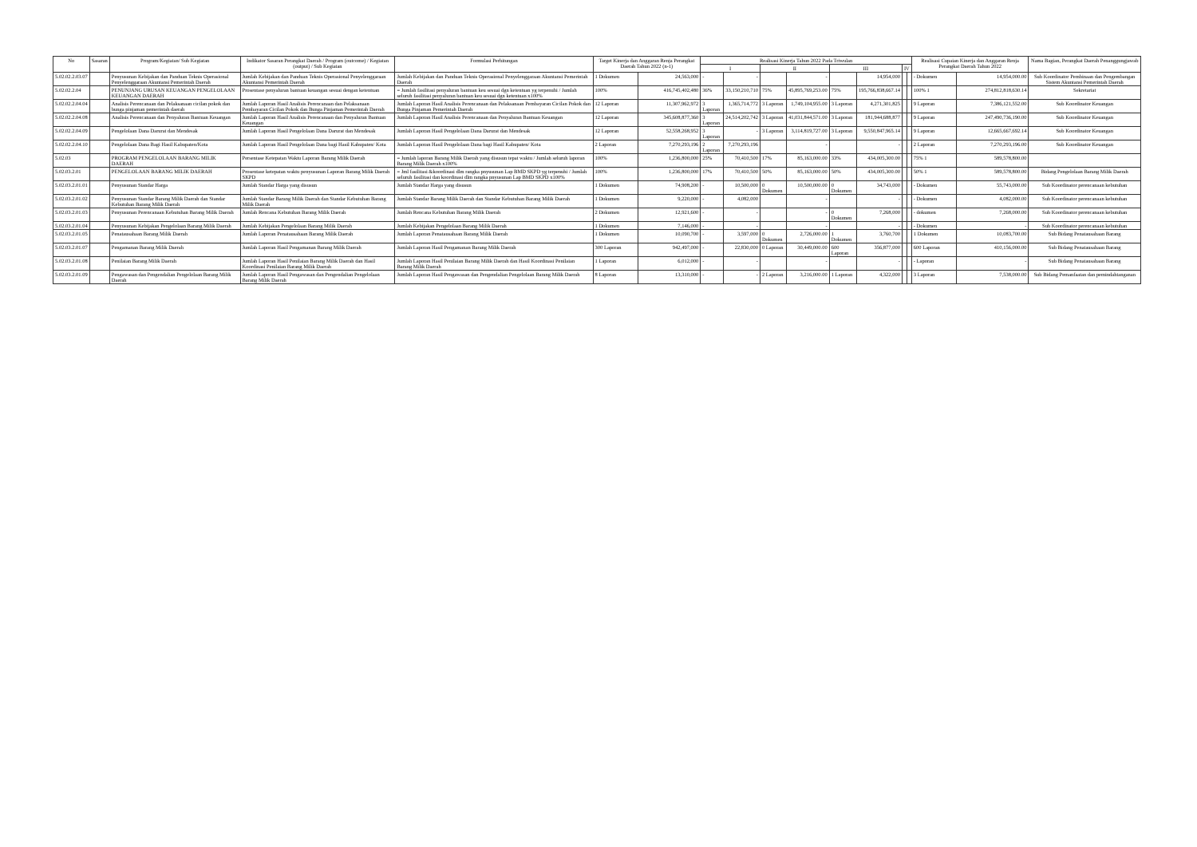| No | Sasaran | Program/Kegiatan/ Sub Kegiatan | Indikator Sasaran Perangkat Daerah / Program (outcome) / Kegiatan (output) / Sub Kegiatan | Formulasi Perhitungan | Target Kinerja dan Anggaran Renja Perangkat Daerah Tahun 2022 (n-1) | | Realisasi Kinerja Tahun 2022 Pada Triwulan | | | | | | | | Realisasi Cupaian Kinerja dan Anggaran Renja Perangkat Daerah Tahun 2022 | | Nama Bagian, Perangkat Daerah Penanggungjawab |
| --- | --- | --- | --- | --- | --- | --- | --- | --- | --- | --- | --- | --- | --- | --- | --- | --- | --- |
| | | | | | | | I | | II | | III | | IV | | | | |
| 5.02.02.2.03.07 | | Penyusunan Kebijakan dan Panduan Teknis Operasional Penyelenggaraan Akuntansi Pemerintah Daerah | Jumlah Kebijakan dan Panduan Teknis Operasional Penyelenggaraan Akuntansi Pemerintah Daerah | Jumlah Kebijakan dan Panduan Teknis Operasional Penyelenggaraan Akuntansi Pemerintah Daerah | 1 Dokumen | 24,563,000 | - | - | | - | | 14,954,000 | | | - Dokumen | 14,954,000.00 | Sub Koordinator Pembinaan dan Pengembangan Sistem Akuntansi Pemerintah Daerah |
| 5.02.02.2.04 | | PENUNJANG URUSAN KEUANGAN PENGELOLAAN KEUANGAN DAERAH | Prosentase penyaluran bantuan keuangan sesuai dengan ketentuan | = Jumlah fasilitasi penyaluran bantuan keu sesuai dgn ketentuan yg terpenuhi / Jumlah seluruh fasilitasi penyaluran bantuan keu sesuai dgn ketentuan x100% | 100% | 416,745,402,480 | 36% | 33,150,210,710 | 75% | 45,895,769,253.00 | 75% | 195,766,838,667.14 | | | 100% 1 | 274,812,818,630.14 | Sekretariat |
| 5.02.02.2.04.04 | | Analisis Perencanaan dan Pelaksanaan cicilan pokok dan bunga pinjaman pemerintah daerah | Jumlah Laporan Hasil Analisis Perencanaan dan Pelaksanaan Pembayaran Cicilan Pokok dan Bunga Pinjaman Pemerintah Daerah | Jumlah Laporan Hasil Analisis Perencanaan dan Pelaksanaan Pembayaran Cicilan Pokok dan Bunga Pinjaman Pemerintah Daerah | 12 Laporan | 11,307,962,972 | 3 Laporan | 1,365,714,772 | 3 Laporan | 1,749,104,955.00 | 3 Laporan | 4,271,301,825 | | | 9 Laporan | 7,386,121,552.00 | Sub Koordinator Keuangan |
| 5.02.02.2.04.08 | | Analisis Perencanaan dan Penyaluran Bantuan Keuangan | Jumlah Laporan Hasil Analisis Perencanaan dan Penyaluran Bantuan Keuangan | Jumlah Laporan Hasil Analisis Perencanaan dan Penyaluran Bantuan Keuangan | 12 Laporan | 345,608,877,360 | 3 Laporan | 24,514,202,742 | 3 Laporan | 41,031,844,571.00 | 3 Laporan | 181,944,688,877 | | | 9 Laporan | 247,490,736,190.00 | Sub Koordinator Keuangan |
| 5.02.02.2.04.09 | | Pengelolaan Dana Darurat dan Mendesak | Jumlah Laporan Hasil Pengelolaan Dana Darurat dan Mendesak | Jumlah Laporan Hasil Pengelolaan Dana Darurat dan Mendesak | 12 Laporan | 52,558,268,952 | 3 Laporan | - | 3 Laporan | 3,114,819,727.00 | 3 Laporan | 9,550,847,965.14 | | | 9 Laporan | 12,665,667,692.14 | Sub Koordinator Keuangan |
| 5.02.02.2.04.10 | | Pengelolaan Dana Bagi Hasil Kabupaten/Kota | Jumlah Laporan Hasil Pengelolaan Dana bagi Hasil Kabupaten/ Kota | Jumlah Laporan Hasil Pengelolaan Dana bagi Hasil Kabupaten/ Kota | 2 Laporan | 7,270,293,196 | 2 Laporan | 7,270,293,196 | | - | | - | | | 2 Laporan | 7,270,293,196.00 | Sub Koordinator Keuangan |
| 5.02.03 | | PROGRAM PENGELOLAAN BARANG MILIK DAERAH | Persentase Ketepatan Waktu Laporan Barang Milik Daerah | = Jumlah laporan Barang Milik Daerah yang disusun tepat waktu / Jumlah seluruh laporan Barang Milik Daerah x100% | 100% | 1,236,800,000 | 25% | 70,410,500 | 17% | 85,163,000.00 | 33% | 434,005,300.00 | | | 75% 1 | 589,578,800.00 | |
| 5.02.03.2.01 | | PENGELOLAAN BARANG MILIK DAERAH | Prosentase ketepatan waktu penyusunan Laporan Barang Milik Daerah SKPD | = Jml fasilitasi &koordinasi dlm rangka pnyusunan Lap BMD SKPD yg terpenuhi / Jumlah seluruh fasilitasi dan koordinasi dlm rangka pnyusunan Lap BMD SKPD x100% | 100% | 1,236,800,000 | 17% | 70,410,500 | 50% | 85,163,000.00 | 50% | 434,005,300.00 | | | 50% 1 | 589,578,800.00 | Bidang Pengelolaan Barang Milik Daerah |
| 5.02.03.2.01.01 | | Penyusunan Standar Harga | Jumlah Standar Harga yang disusun | Jumlah Standar Harga yang disusun | 1 Dokumen | 74,908,200 | - | 10,500,000 | 0 Dokumen | 10,500,000.00 | 0 Dokumen | 34,743,000 | | | - Dokumen | 55,743,000.00 | Sub Koordinator perencanaan kebutuhan |
| 5.02.03.2.01.02 | | Penyusunan Standar Barang Milik Daerah dan Standar Kebutuhan Barang Milik Daerah | Jumlah Standar Barang Milik Daerah dan Standar Kebutuhan Barang Milik Daerah | Jumlah Standar Barang Milik Daerah dan Standar Kebutuhan Barang Milik Daerah | 1 Dokumen | 9,220,000 | - | 4,082,000 | | - | | - | | | - Dokumen | 4,082,000.00 | Sub Koordinator perencanaan kebutuhan |
| 5.02.03.2.01.03 | | Penyusunan Perencanaan Kebutuhan Barang Milik Daerah | Jumlah Rencana Kebutuhan Barang Milik Daerah | Jumlah Rencana Kebutuhan Barang Milik Daerah | 2 Dokumen | 12,921,600 | - | - | | - | 0 Dokumen | 7,268,000 | | | - dokumen | 7,268,000.00 | Sub Koordinator perencanaan kebutuhan |
| 5.02.03.2.01.04 | | Penyusunan Kebijakan Pengelolaan Barang Milik Daerah | Jumlah Kebijakan Pengelolaan Barang Milik Daerah | Jumlah Kebijakan Pengelolaan Barang Milik Daerah | 1 Dokumen | 7,146,000 | - | - | | - | | - | | | - Dokumen | - | Sub Koordinator perencanaan kebutuhan |
| 5.02.03.2.01.05 | | Penatausahaan Barang Milik Daerah | Jumlah Laporan Penatausahaan Barang Milik Daerah | Jumlah Laporan Penatausahaan Barang Milik Daerah | 1 Dokumen | 10,090,700 | - | 3,597,000 | 0 Dokumen | 2,726,000.00 | 1 Dokumen | 3,760,700 | | | 1 Dokumen | 10,083,700.00 | Sub Bidang Penatausahaan Barang |
| 5.02.03.2.01.07 | | Pengamanan Barang Milik Daerah | Jumlah Laporan Hasil Pengamanan Barang Milik Daerah | Jumlah Laporan Hasil Pengamanan Barang Milik Daerah | 300 Laporan | 942,497,000 | - | 22,830,000 | 0 Laporan | 30,449,000.00 | 600 Laporan | 356,877,000 | | | 600 Laporan | 410,156,000.00 | Sub Bidang Penatausahaan Barang |
| 5.02.03.2.01.08 | | Penilaian Barang Milik Daerah | Jumlah Laporan Hasil Penilaian Barang Milik Daerah dan Hasil Koordinasi Penilaian Barang Milik Daerah | Jumlah Laporan Hasil Penilaian Barang Milik Daerah dan Hasil Koordinasi Penilaian Barang Milik Daerah | 1 Laporan | 6,012,000 | - | - | | - | | - | | | - Laporan | - | Sub Bidang Penatausahaan Barang |
| 5.02.03.2.01.09 | | Pengawasan dan Pengendalian Pengelolaan Barang Milik Daerah | Jumlah Laporan Hasil Pengawasan dan Pengendalian Pengelolaan Barang Milik Daerah | Jumlah Laporan Hasil Pengawasan dan Pengendalian Pengelolaan Barang Milik Daerah | 8 Laporan | 13,310,000 | - | - | 2 Laporan | 3,216,000.00 | 1 Laporan | 4,322,000 | | | 3 Laporan | 7,538,000.00 | Sub Bidang Pemanfaatan dan pemindahtanganan |